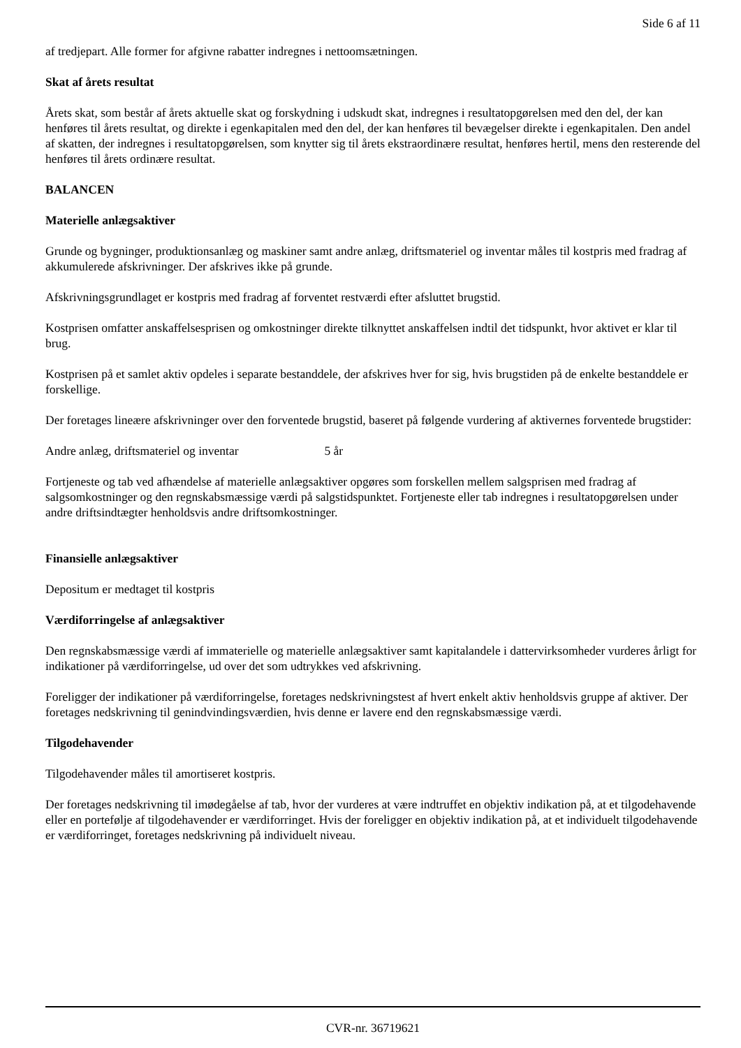Side 6 af 11
af tredjepart. Alle former for afgivne rabatter indregnes i nettoomsætningen.
Skat af årets resultat
Årets skat, som består af årets aktuelle skat og forskydning i udskudt skat, indregnes i resultatopgørelsen med den del, der kan henføres til årets resultat, og direkte i egenkapitalen med den del, der kan henføres til bevægelser direkte i egenkapitalen. Den andel af skatten, der indregnes i resultatopgørelsen, som knytter sig til årets ekstraordinære resultat, henføres hertil, mens den resterende del henføres til årets ordinære resultat.
BALANCEN
Materielle anlægsaktiver
Grunde og bygninger, produktionsanlæg og maskiner samt andre anlæg, driftsmateriel og inventar måles til kostpris med fradrag af akkumulerede afskrivninger. Der afskrives ikke på grunde.
Afskrivningsgrundlaget er kostpris med fradrag af forventet restværdi efter afsluttet brugstid.
Kostprisen omfatter anskaffelsesprisen og omkostninger direkte tilknyttet anskaffelsen indtil det tidspunkt, hvor aktivet er klar til brug.
Kostprisen på et samlet aktiv opdeles i separate bestanddele, der afskrives hver for sig, hvis brugstiden på de enkelte bestanddele er forskellige.
Der foretages lineære afskrivninger over den forventede brugstid, baseret på følgende vurdering af aktivernes forventede brugstider:
Andre anlæg, driftsmateriel og inventar 5 år
Fortjeneste og tab ved afhændelse af materielle anlægsaktiver opgøres som forskellen mellem salgsprisen med fradrag af salgsomkostninger og den regnskabsmæssige værdi på salgstidspunktet. Fortjeneste eller tab indregnes i resultatopgørelsen under andre driftsindtægter henholdsvis andre driftsomkostninger.
Finansielle anlægsaktiver
Depositum er medtaget til kostpris
Værdiforringelse af anlægsaktiver
Den regnskabsmæssige værdi af immaterielle og materielle anlægsaktiver samt kapitalandele i dattervirksomheder vurderes årligt for indikationer på værdiforringelse, ud over det som udtrykkes ved afskrivning.
Foreligger der indikationer på værdiforringelse, foretages nedskrivningstest af hvert enkelt aktiv henholdsvis gruppe af aktiver. Der foretages nedskrivning til genindvindingsværdien, hvis denne er lavere end den regnskabsmæssige værdi.
Tilgodehavender
Tilgodehavender måles til amortiseret kostpris.
Der foretages nedskrivning til imødegåelse af tab, hvor der vurderes at være indtruffet en objektiv indikation på, at et tilgodehavende eller en portefølje af tilgodehavender er værdiforringet. Hvis der foreligger en objektiv indikation på, at et individuelt tilgodehavende er værdiforringet, foretages nedskrivning på individuelt niveau.
CVR-nr. 36719621